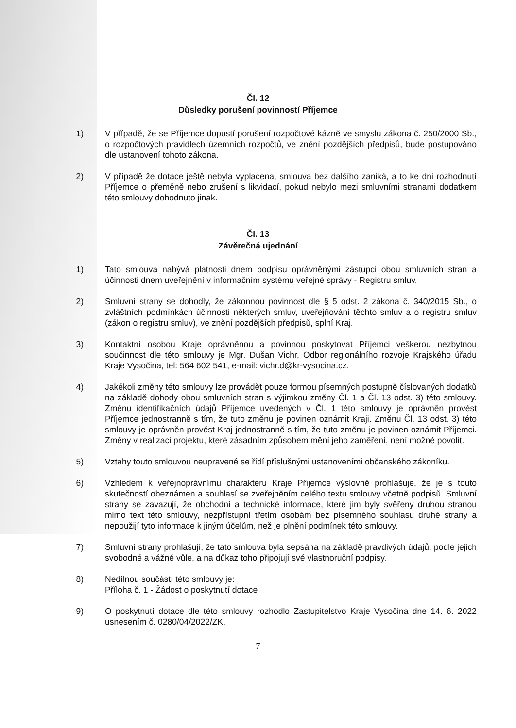Čl. 12
Důsledky porušení povinností Příjemce
1) V případě, že se Příjemce dopustí porušení rozpočtové kázně ve smyslu zákona č. 250/2000 Sb., o rozpočtových pravidlech územních rozpočtů, ve znění pozdějších předpisů, bude postupováno dle ustanovení tohoto zákona.
2) V případě že dotace ještě nebyla vyplacena, smlouva bez dalšího zaniká, a to ke dni rozhodnutí Příjemce o přeměně nebo zrušení s likvidací, pokud nebylo mezi smluvními stranami dodatkem této smlouvy dohodnuto jinak.
Čl. 13
Závěrečná ujednání
1) Tato smlouva nabývá platnosti dnem podpisu oprávněnými zástupci obou smluvních stran a účinnosti dnem uveřejnění v informačním systému veřejné správy - Registru smluv.
2) Smluvní strany se dohodly, že zákonnou povinnost dle § 5 odst. 2 zákona č. 340/2015 Sb., o zvláštních podmínkách účinnosti některých smluv, uveřejňování těchto smluv a o registru smluv (zákon o registru smluv), ve znění pozdějších předpisů, splní Kraj.
3) Kontaktní osobou Kraje oprávněnou a povinnou poskytovat Příjemci veškerou nezbytnou součinnost dle této smlouvy je Mgr. Dušan Vichr, Odbor regionálního rozvoje Krajského úřadu Kraje Vysočina, tel: 564 602 541, e-mail: vichr.d@kr-vysocina.cz.
4) Jakékoli změny této smlouvy lze provádět pouze formou písemných postupně číslovaných dodatků na základě dohody obou smluvních stran s výjimkou změny Čl. 1 a Čl. 13 odst. 3) této smlouvy. Změnu identifikačních údajů Příjemce uvedených v Čl. 1 této smlouvy je oprávněn provést Příjemce jednostranně s tím, že tuto změnu je povinen oznámit Kraji. Změnu Čl. 13 odst. 3) této smlouvy je oprávněn provést Kraj jednostranně s tím, že tuto změnu je povinen oznámit Příjemci. Změny v realizaci projektu, které zásadním způsobem mění jeho zaměření, není možné povolit.
5) Vztahy touto smlouvou neupravené se řídí příslušnými ustanoveními občanského zákoníku.
6) Vzhledem k veřejnoprávnímu charakteru Kraje Příjemce výslovně prohlašuje, že je s touto skutečností obeznámen a souhlasí se zveřejněním celého textu smlouvy včetně podpisů. Smluvní strany se zavazují, že obchodní a technické informace, které jim byly svěřeny druhou stranou mimo text této smlouvy, nezpřístupní třetím osobám bez písemného souhlasu druhé strany a nepoužijí tyto informace k jiným účelům, než je plnění podmínek této smlouvy.
7) Smluvní strany prohlašují, že tato smlouva byla sepsána na základě pravdivých údajů, podle jejich svobodné a vážné vůle, a na důkaz toho připojují své vlastnoruční podpisy.
8) Nedílnou součástí této smlouvy je:
Příloha č. 1 - Žádost o poskytnutí dotace
9) O poskytnutí dotace dle této smlouvy rozhodlo Zastupitelstvo Kraje Vysočina dne 14. 6. 2022 usnesením č. 0280/04/2022/ZK.
7